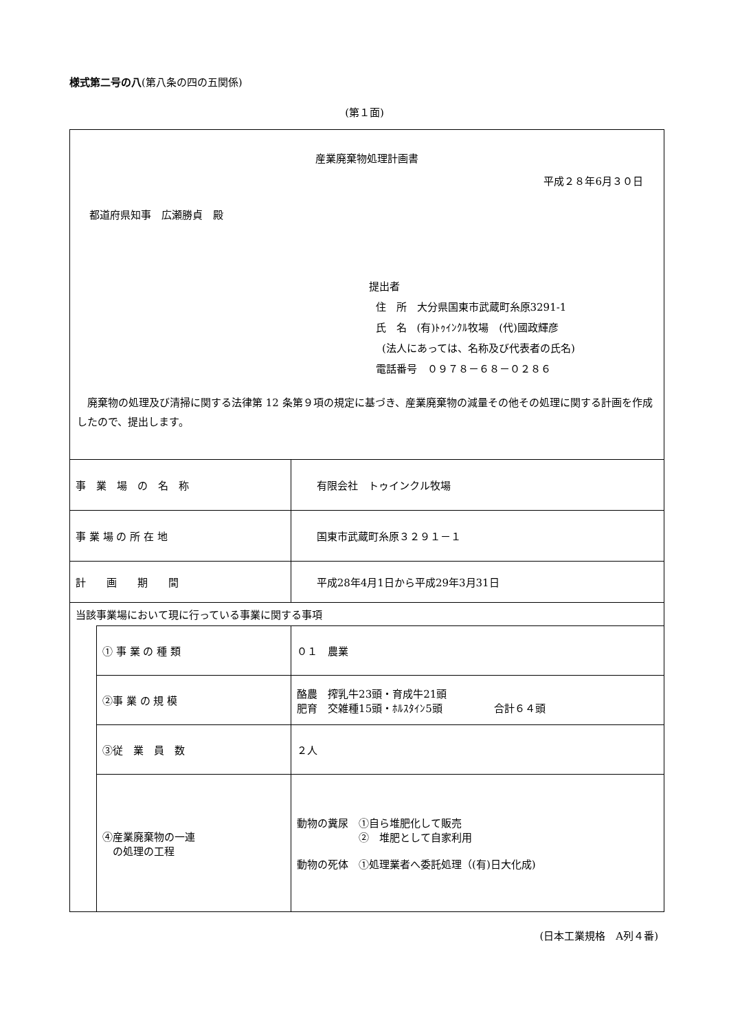様式第二号の八(第八条の四の五関係)
(第１面)
| 産業廃棄物処理計画書 平成２８年6月３０日 都道府県知事 広瀬勝貞 殿 提出者 住 所 大分県国東市武蔵町糸原3291-1 氏 名 (有)ﾄｩｲﾝｸﾙ牧場 (代)國政輝彦 (法人にあっては、名称及び代表者の氏名) 電話番号 ０９７８－６８－０２８６ 廃棄物の処理及び清掃に関する法律第 12 条第９項の規定に基づき、産業廃棄物の減量その他その処理に関する計画を作成したので、提出します。 | | |
| 事 業 場 の 名 称 | | 有限会社 トゥインクル牧場 |
| 事 業 場 の 所 在 地 | | 国東市武蔵町糸原３２９１－１ |
| 計 画 期 間 | | 平成28年4月1日から平成29年3月31日 |
| 当該事業場において現に行っている事業に関する事項 | | |
| | ① 事 業 の 種 類 | ０１ 農業 |
| | ②事 業 の 規 模 | 酪農 搾乳牛23頭・育成牛21頭 肥育 交雑種15頭・ﾎﾙｽﾀｲﾝ5頭 合計６４頭 |
| | ③従 業 員 数 | ２人 |
| | ④産業廃棄物の一連 の処理の工程 | 動物の糞尿 ①自ら堆肥化して販売 ② 堆肥として自家利用 動物の死体 ①処理業者へ委託処理（(有)日大化成) |
(日本工業規格　A列４番)